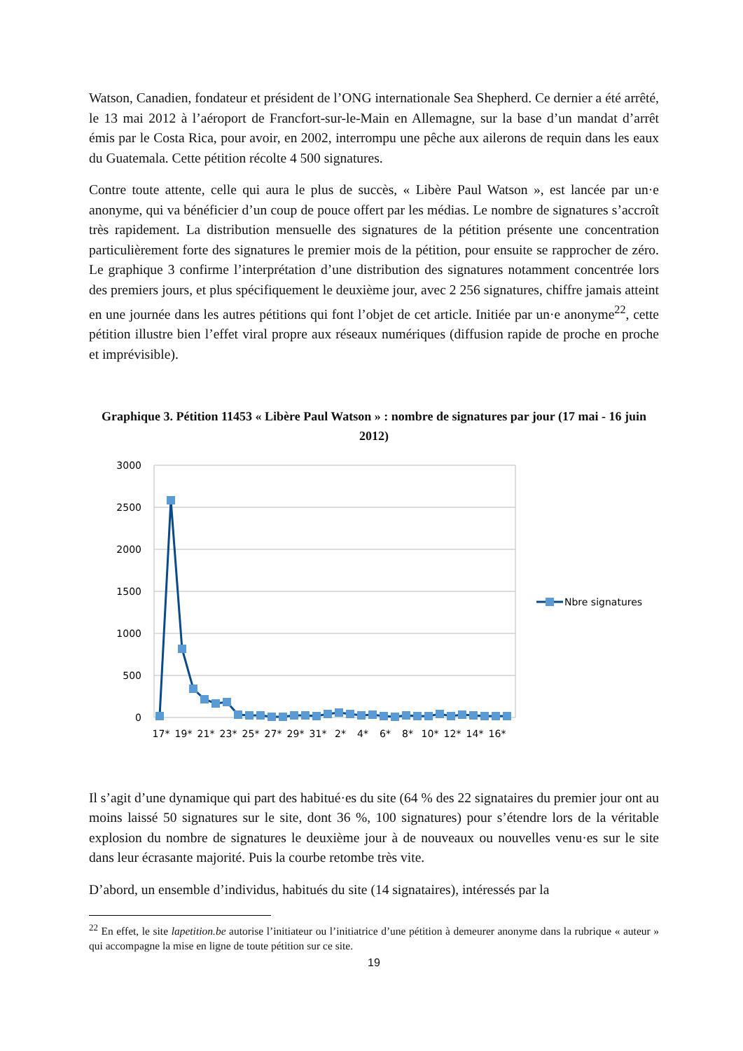Watson, Canadien, fondateur et président de l’ONG internationale Sea Shepherd. Ce dernier a été arrêté, le 13 mai 2012 à l’aéroport de Francfort-sur-le-Main en Allemagne, sur la base d’un mandat d’arrêt émis par le Costa Rica, pour avoir, en 2002, interrompu une pêche aux ailerons de requin dans les eaux du Guatemala. Cette pétition récolte 4 500 signatures.
Contre toute attente, celle qui aura le plus de succès, « Libère Paul Watson », est lancée par un·e anonyme, qui va bénéficier d’un coup de pouce offert par les médias. Le nombre de signatures s’accroît très rapidement. La distribution mensuelle des signatures de la pétition présente une concentration particulièrement forte des signatures le premier mois de la pétition, pour ensuite se rapprocher de zéro. Le graphique 3 confirme l’interprétation d’une distribution des signatures notamment concentrée lors des premiers jours, et plus spécifiquement le deuxième jour, avec 2 256 signatures, chiffre jamais atteint en une journée dans les autres pétitions qui font l’objet de cet article. Initiée par un·e anonyme<sup>22</sup>, cette pétition illustre bien l’effet viral propre aux réseaux numériques (diffusion rapide de proche en proche et imprévisible).
Graphique 3. Pétition 11453 « Libère Paul Watson » : nombre de signatures par jour (17 mai - 16 juin 2012)
3000
2500
2000
1500
1000
500
0
17*
19*
21*
23*
25*
27*
29*
31*
2*
4*
6*
8*
10*
12*
14*
16*
Nbre signatures
Il s’agit d’une dynamique qui part des habitué·es du site (64 % des 22 signataires du premier jour ont au moins laissé 50 signatures sur le site, dont 36 %, 100 signatures) pour s’étendre lors de la véritable explosion du nombre de signatures le deuxième jour à de nouveaux ou nouvelles venu·es sur le site dans leur écrasante majorité. Puis la courbe retombe très vite.
D’abord, un ensemble d’individus, habitués du site (14 signataires), intéressés par la
<sup>22</sup> En effet, le site lapetition.be autorise l’initiateur ou l’initiatrice d’une pétition à demeurer anonyme dans la rubrique « auteur » qui accompagne la mise en ligne de toute pétition sur ce site.
19